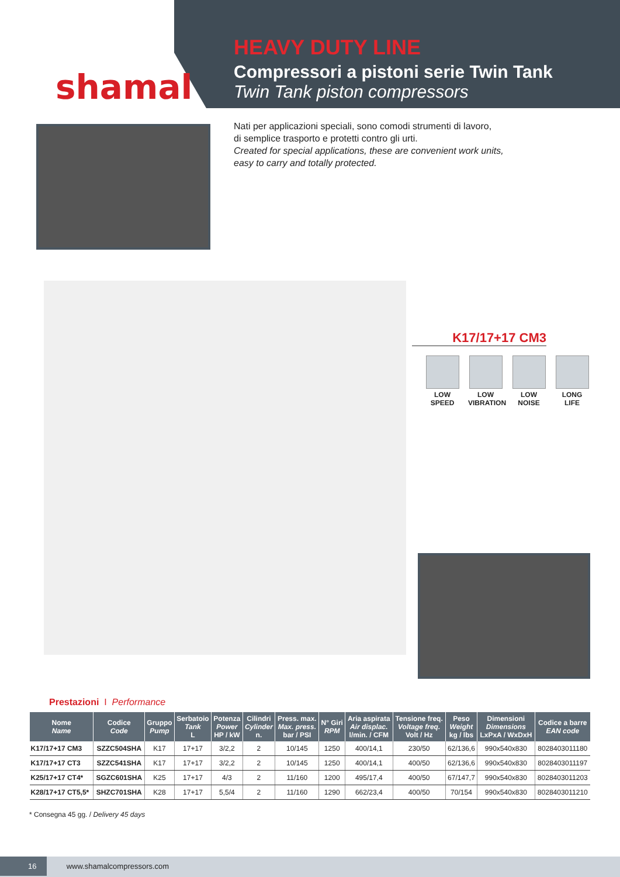shamal
HEAVY DUTY LINE
Compressori a pistoni serie Twin Tank
Twin Tank piston compressors
Nati per applicazioni speciali, sono comodi strumenti di lavoro,
di semplice trasporto e protetti contro gli urti.
Created for special applications, these are convenient work units,
easy to carry and totally protected.
K17/17+17 CM3
LOW SPEED
LOW VIBRATION
LOW NOISE
LONG LIFE
Prestazioni I Performance
| Nome Name | Codice Code | Gruppo Pump | Serbatoio Tank L | Potenza Power HP / kW | Cilindri Cylinder n. | Press. max. Max. press. bar / PSI | N° Giri RPM | Aria aspirata Air displac. l/min. / CFM | Tensione freq. Voltage freq. Volt / Hz | Peso Weight kg / lbs | Dimensioni Dimensions LxPxA / WxDxH | Codice a barre EAN code |
| --- | --- | --- | --- | --- | --- | --- | --- | --- | --- | --- | --- | --- |
| K17/17+17 CM3 | SZZC504SHA | K17 | 17+17 | 3/2,2 | 2 | 10/145 | 1250 | 400/14,1 | 230/50 | 62/136,6 | 990x540x830 | 8028403011180 |
| K17/17+17 CT3 | SZZC541SHA | K17 | 17+17 | 3/2,2 | 2 | 10/145 | 1250 | 400/14,1 | 400/50 | 62/136,6 | 990x540x830 | 8028403011197 |
| K25/17+17 CT4* | SGZC601SHA | K25 | 17+17 | 4/3 | 2 | 11/160 | 1200 | 495/17,4 | 400/50 | 67/147,7 | 990x540x830 | 8028403011203 |
| K28/17+17 CT5,5* | SHZC701SHA | K28 | 17+17 | 5,5/4 | 2 | 11/160 | 1290 | 662/23,4 | 400/50 | 70/154 | 990x540x830 | 8028403011210 |
* Consegna 45 gg. / Delivery 45 days
16 www.shamalcompressors.com